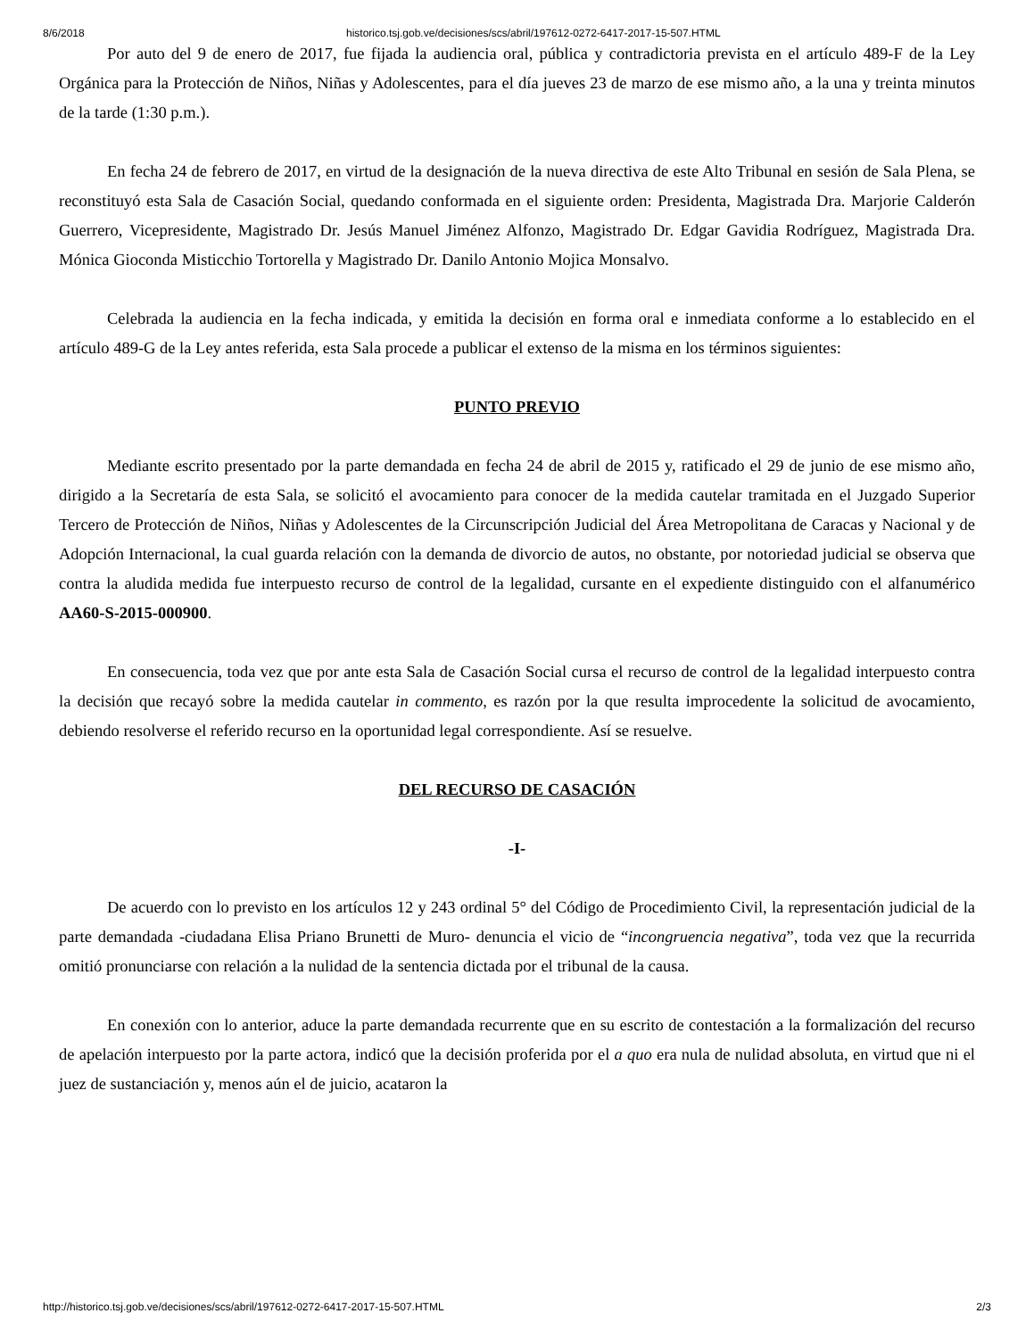8/6/2018 historico.tsj.gob.ve/decisiones/scs/abril/197612-0272-6417-2017-15-507.HTML
Por auto del 9 de enero de 2017, fue fijada la audiencia oral, pública y contradictoria prevista en el artículo 489-F de la Ley Orgánica para la Protección de Niños, Niñas y Adolescentes, para el día jueves 23 de marzo de ese mismo año, a la una y treinta minutos de la tarde (1:30 p.m.).
En fecha 24 de febrero de 2017, en virtud de la designación de la nueva directiva de este Alto Tribunal en sesión de Sala Plena, se reconstituyó esta Sala de Casación Social, quedando conformada en el siguiente orden: Presidenta, Magistrada Dra. Marjorie Calderón Guerrero, Vicepresidente, Magistrado Dr. Jesús Manuel Jiménez Alfonzo, Magistrado Dr. Edgar Gavidia Rodríguez, Magistrada Dra. Mónica Gioconda Misticchio Tortorella y Magistrado Dr. Danilo Antonio Mojica Monsalvo.
Celebrada la audiencia en la fecha indicada, y emitida la decisión en forma oral e inmediata conforme a lo establecido en el artículo 489-G de la Ley antes referida, esta Sala procede a publicar el extenso de la misma en los términos siguientes:
PUNTO PREVIO
Mediante escrito presentado por la parte demandada en fecha 24 de abril de 2015 y, ratificado el 29 de junio de ese mismo año, dirigido a la Secretaría de esta Sala, se solicitó el avocamiento para conocer de la medida cautelar tramitada en el Juzgado Superior Tercero de Protección de Niños, Niñas y Adolescentes de la Circunscripción Judicial del Área Metropolitana de Caracas y Nacional y de Adopción Internacional, la cual guarda relación con la demanda de divorcio de autos, no obstante, por notoriedad judicial se observa que contra la aludida medida fue interpuesto recurso de control de la legalidad, cursante en el expediente distinguido con el alfanumérico AA60-S-2015-000900.
En consecuencia, toda vez que por ante esta Sala de Casación Social cursa el recurso de control de la legalidad interpuesto contra la decisión que recayó sobre la medida cautelar in commento, es razón por la que resulta improcedente la solicitud de avocamiento, debiendo resolverse el referido recurso en la oportunidad legal correspondiente. Así se resuelve.
DEL RECURSO DE CASACIÓN
-I-
De acuerdo con lo previsto en los artículos 12 y 243 ordinal 5° del Código de Procedimiento Civil, la representación judicial de la parte demandada -ciudadana Elisa Priano Brunetti de Muro- denuncia el vicio de “incongruencia negativa”, toda vez que la recurrida omitió pronunciarse con relación a la nulidad de la sentencia dictada por el tribunal de la causa.
En conexión con lo anterior, aduce la parte demandada recurrente que en su escrito de contestación a la formalización del recurso de apelación interpuesto por la parte actora, indicó que la decisión proferida por el a quo era nula de nulidad absoluta, en virtud que ni el juez de sustanciación y, menos aún el de juicio, acataron la
http://historico.tsj.gob.ve/decisiones/scs/abril/197612-0272-6417-2017-15-507.HTML 2/3